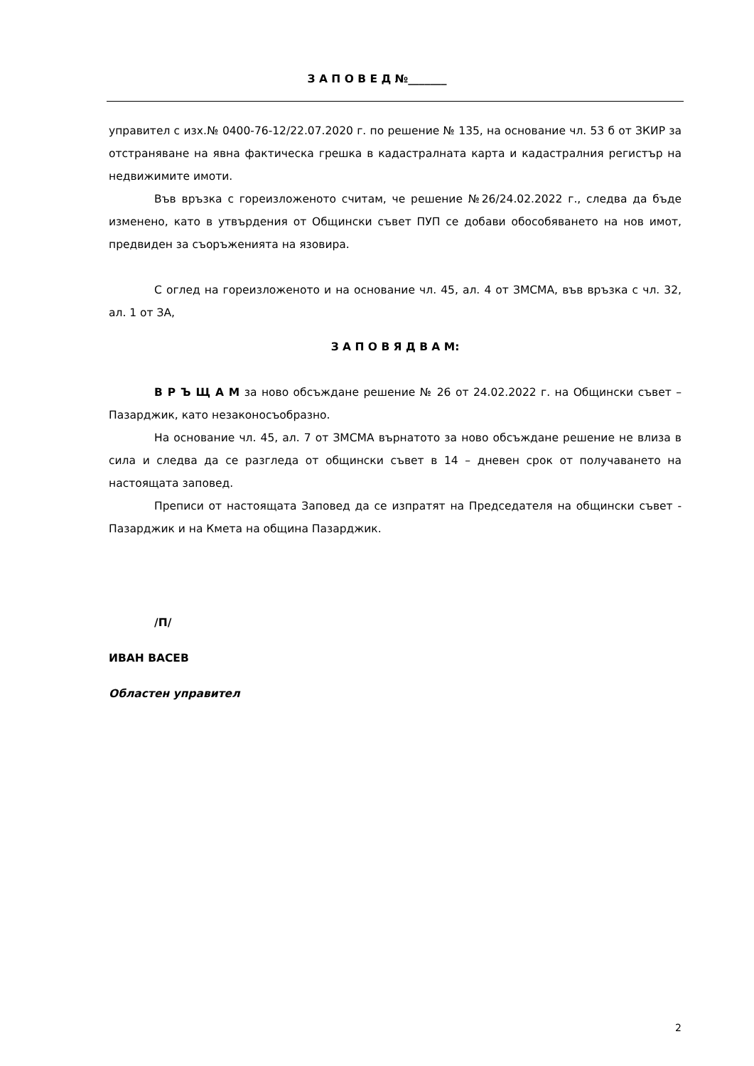З А П О В Е Д №_______
управител с изх.№ 0400-76-12/22.07.2020 г. по решение № 135, на основание чл. 53 б от ЗКИР за отстраняване на явна фактическа грешка в кадастралната карта и кадастралния регистър на недвижимите имоти.
Във връзка с гореизложеното считам, че решение №26/24.02.2022 г., следва да бъде изменено, като в утвърдения от Общински съвет ПУП се добави обособяването на нов имот, предвиден за съоръженията на язовира.
С оглед на гореизложеното и на основание чл. 45, ал. 4 от ЗМСМА, във връзка с чл. 32, ал. 1 от ЗА,
З А П О В Я Д В А М:
В Р Ъ Щ А М за ново обсъждане решение № 26 от 24.02.2022 г. на Общински съвет – Пазарджик, като незаконосъобразно.
На основание чл. 45, ал. 7 от ЗМСМА върнатото за ново обсъждане решение не влиза в сила и следва да се разгледа от общински съвет в 14 – дневен срок от получаването на настоящата заповед.
Преписи от настоящата Заповед да се изпратят на Председателя на общински съвет - Пазарджик и на Кмета на община Пазарджик.
/П/
ИВАН ВАСЕВ
Областен управител
2